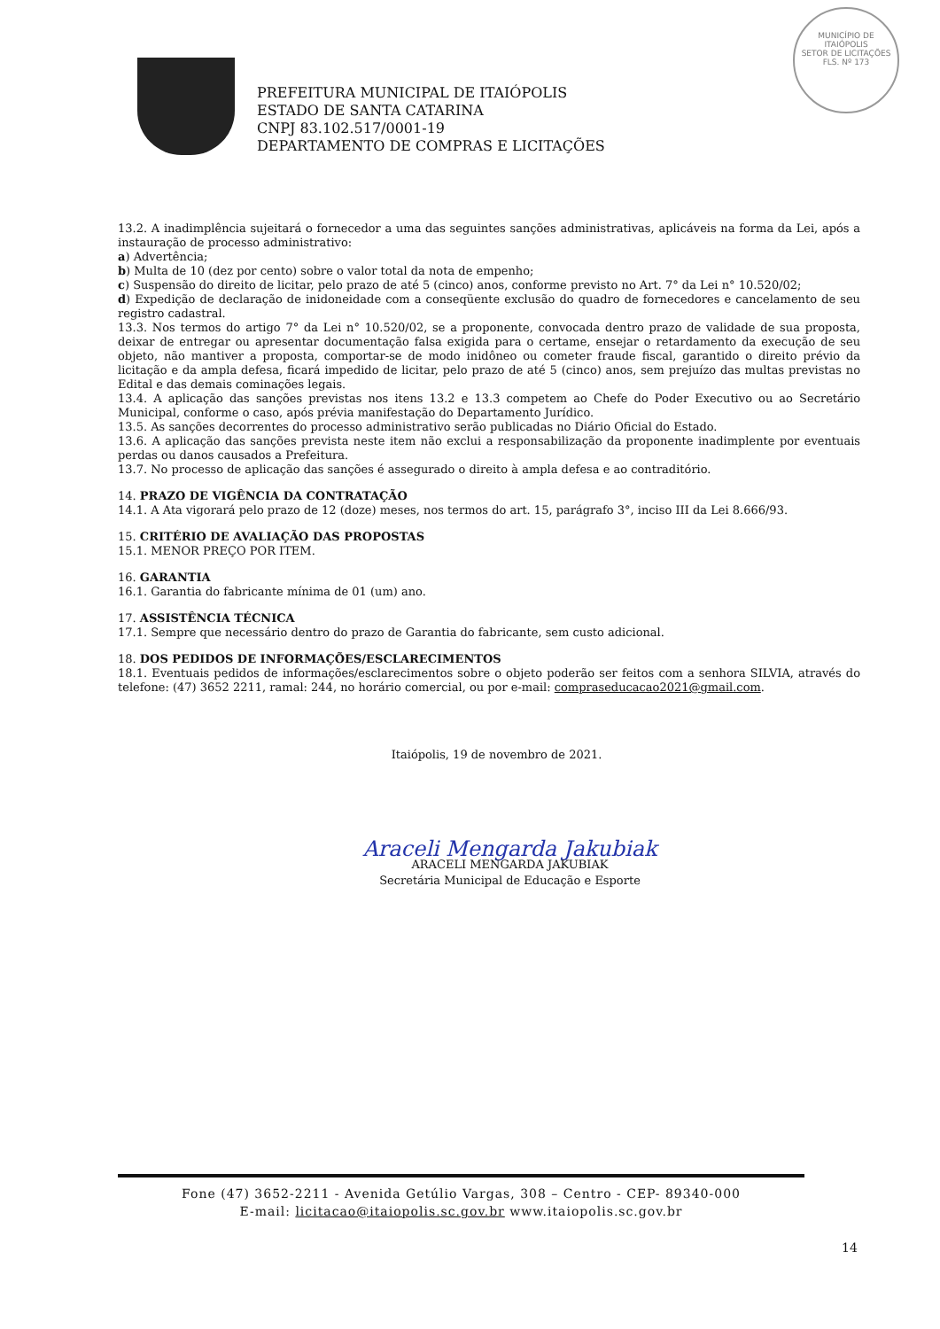PREFEITURA MUNICIPAL DE ITAIÓPOLIS
ESTADO DE SANTA CATARINA
CNPJ 83.102.517/0001-19
DEPARTAMENTO DE COMPRAS E LICITAÇÕES
MUNICÍPIO DE
ITAIÓPOLIS
SETOR DE LICITAÇÕES
FLS. Nº 173
13.2. A inadimplência sujeitará o fornecedor a uma das seguintes sanções administrativas, aplicáveis na forma da Lei, após a instauração de processo administrativo:
a) Advertência;
b) Multa de 10 (dez por cento) sobre o valor total da nota de empenho;
c) Suspensão do direito de licitar, pelo prazo de até 5 (cinco) anos, conforme previsto no Art. 7° da Lei n° 10.520/02;
d) Expedição de declaração de inidoneidade com a conseqüente exclusão do quadro de fornecedores e cancelamento de seu registro cadastral.
13.3. Nos termos do artigo 7° da Lei n° 10.520/02, se a proponente, convocada dentro prazo de validade de sua proposta, deixar de entregar ou apresentar documentação falsa exigida para o certame, ensejar o retardamento da execução de seu objeto, não mantiver a proposta, comportar-se de modo inidôneo ou cometer fraude fiscal, garantido o direito prévio da licitação e da ampla defesa, ficará impedido de licitar, pelo prazo de até 5 (cinco) anos, sem prejuízo das multas previstas no Edital e das demais cominações legais.
13.4. A aplicação das sanções previstas nos itens 13.2 e 13.3 competem ao Chefe do Poder Executivo ou ao Secretário Municipal, conforme o caso, após prévia manifestação do Departamento Jurídico.
13.5. As sanções decorrentes do processo administrativo serão publicadas no Diário Oficial do Estado.
13.6. A aplicação das sanções prevista neste item não exclui a responsabilização da proponente inadimplente por eventuais perdas ou danos causados a Prefeitura.
13.7. No processo de aplicação das sanções é assegurado o direito à ampla defesa e ao contraditório.
14. PRAZO DE VIGÊNCIA DA CONTRATAÇÃO
14.1. A Ata vigorará pelo prazo de 12 (doze) meses, nos termos do art. 15, parágrafo 3°, inciso III da Lei 8.666/93.
15. CRITÉRIO DE AVALIAÇÃO DAS PROPOSTAS
15.1. MENOR PREÇO POR ITEM.
16. GARANTIA
16.1. Garantia do fabricante mínima de 01 (um) ano.
17. ASSISTÊNCIA TÉCNICA
17.1. Sempre que necessário dentro do prazo de Garantia do fabricante, sem custo adicional.
18. DOS PEDIDOS DE INFORMAÇÕES/ESCLARECIMENTOS
18.1. Eventuais pedidos de informações/esclarecimentos sobre o objeto poderão ser feitos com a senhora SILVIA, através do telefone: (47) 3652 2211, ramal: 244, no horário comercial, ou por e-mail: compraseducacao2021@gmail.com.
Itaiópolis, 19 de novembro de 2021.
Araceli Mengarda Jakubiak
ARACELI MENGARDA JAKUBIAK
Secretária Municipal de Educação e Esporte
Fone (47) 3652-2211 - Avenida Getúlio Vargas, 308 – Centro - CEP- 89340-000
E-mail: licitacao@itaiopolis.sc.gov.br www.itaiopolis.sc.gov.br
14